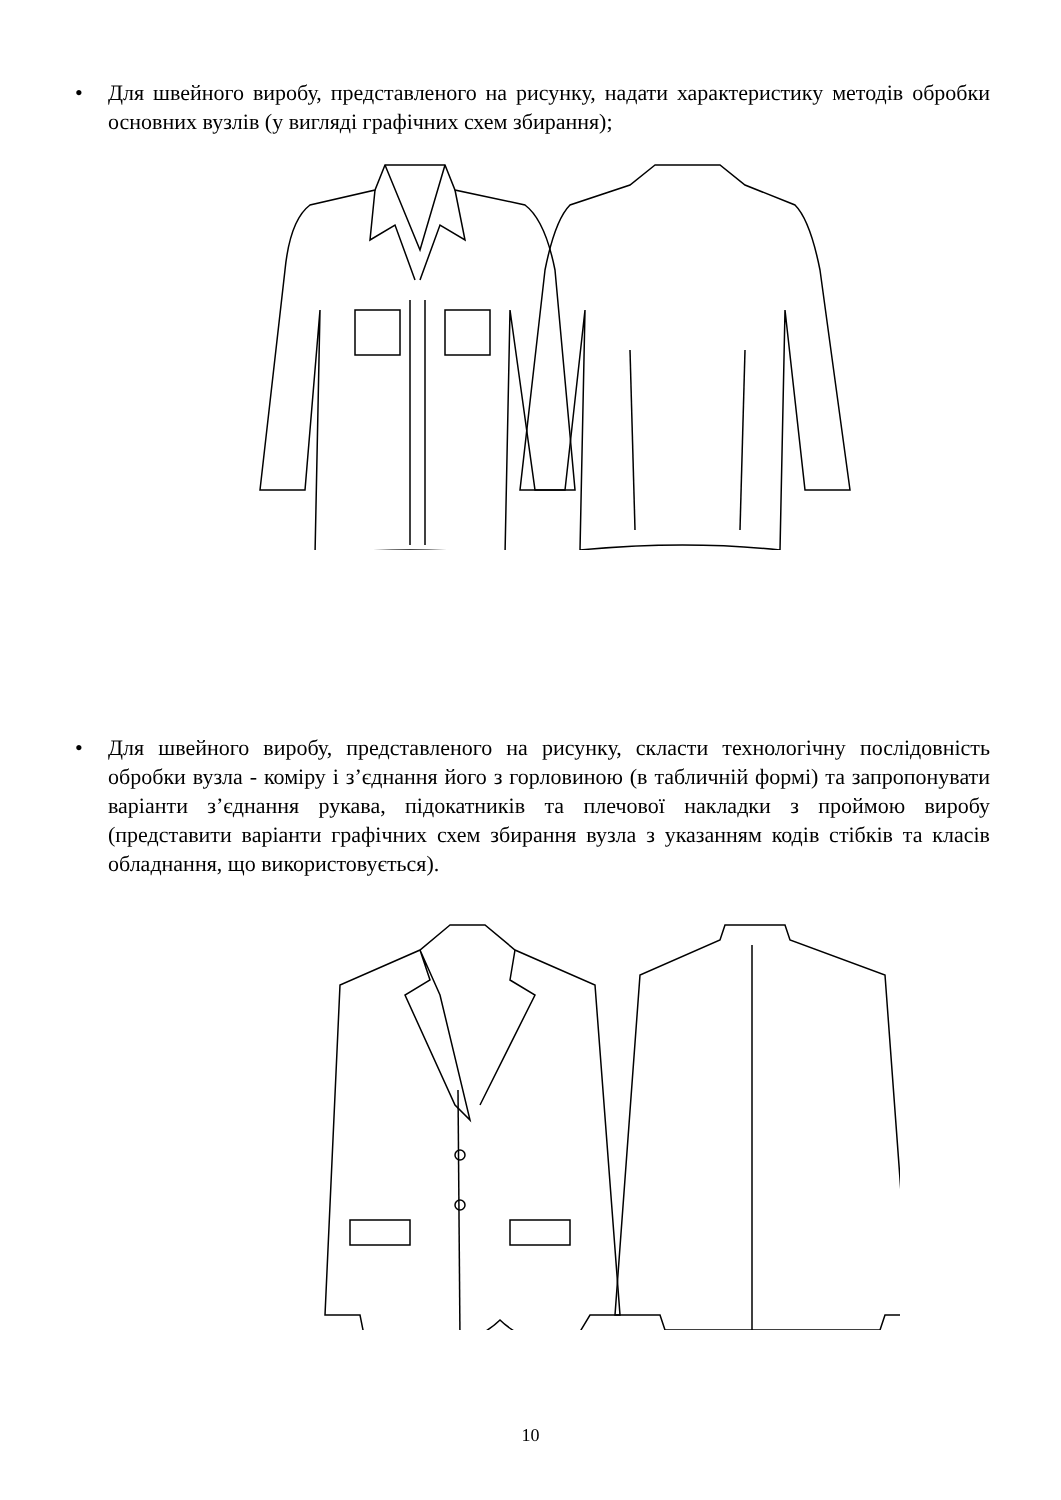• Для швейного виробу, представленого на рисунку, надати характеристику методів обробки основних вузлів (у вигляді графічних схем збирання);
• Для швейного виробу, представленого на рисунку, скласти технологічну послідовність обробки вузла - коміру і з’єднання його з горловиною (в табличній формі) та запропонувати варіанти з’єднання рукава, підокатників та плечової накладки з проймою виробу (представити варіанти графічних схем збирання вузла з указанням кодів стібків та класів обладнання, що використовується).
10